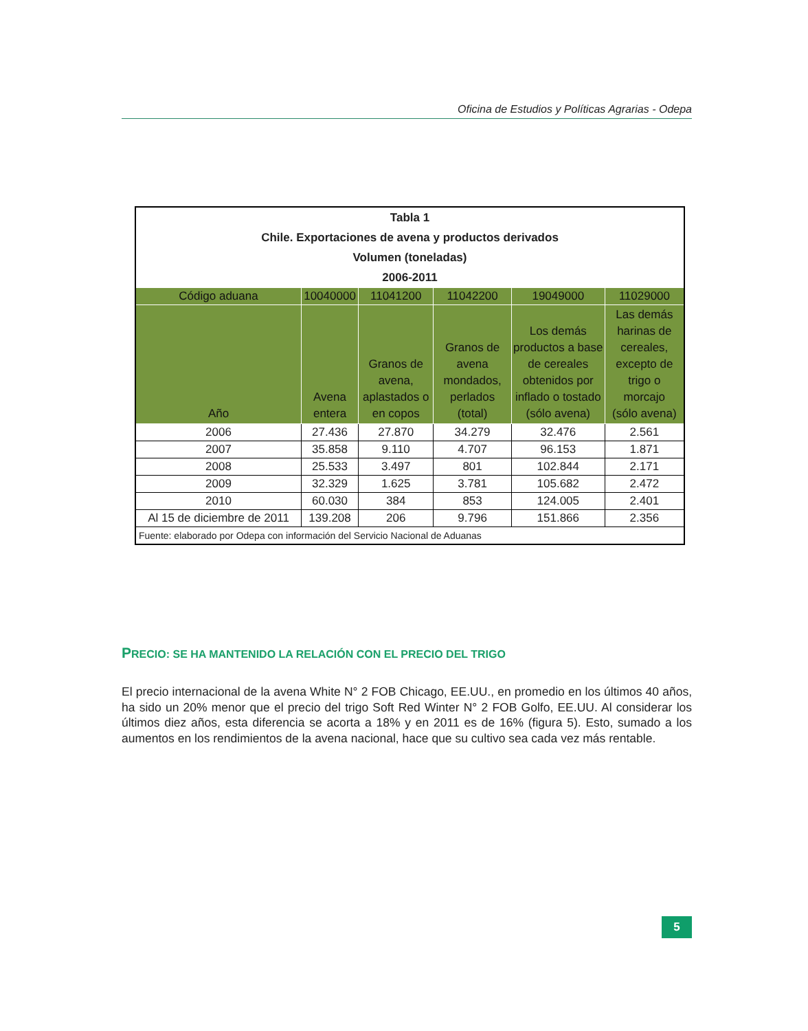Oficina de Estudios y Políticas Agrarias - Odepa
| Tabla 1 Chile. Exportaciones de avena y productos derivados Volumen (toneladas) 2006-2011 | | | | | |
| --- | --- | --- | --- | --- | --- |
| Código aduana | 10040000 | 11041200 | 11042200 | 19049000 | 11029000 |
| Año | Avena entera | Granos de avena, aplastados o en copos | Granos de avena mondados, perlados (total) | Los demás productos a base de cereales obtenidos por inflado o tostado (sólo avena) | Las demás harinas de cereales, excepto de trigo o morcajo (sólo avena) |
| 2006 | 27.436 | 27.870 | 34.279 | 32.476 | 2.561 |
| 2007 | 35.858 | 9.110 | 4.707 | 96.153 | 1.871 |
| 2008 | 25.533 | 3.497 | 801 | 102.844 | 2.171 |
| 2009 | 32.329 | 1.625 | 3.781 | 105.682 | 2.472 |
| 2010 | 60.030 | 384 | 853 | 124.005 | 2.401 |
| Al 15 de diciembre de 2011 | 139.208 | 206 | 9.796 | 151.866 | 2.356 |
| Fuente: elaborado por Odepa con información del Servicio Nacional de Aduanas | | | | | |
PRECIO: SE HA MANTENIDO LA RELACIÓN CON EL PRECIO DEL TRIGO
El precio internacional de la avena White N° 2 FOB Chicago, EE.UU., en promedio en los últimos 40 años, ha sido un 20% menor que el precio del trigo Soft Red Winter N° 2 FOB Golfo, EE.UU. Al considerar los últimos diez años, esta diferencia se acorta a 18% y en 2011 es de 16% (figura 5). Esto, sumado a los aumentos en los rendimientos de la avena nacional, hace que su cultivo sea cada vez más rentable.
5